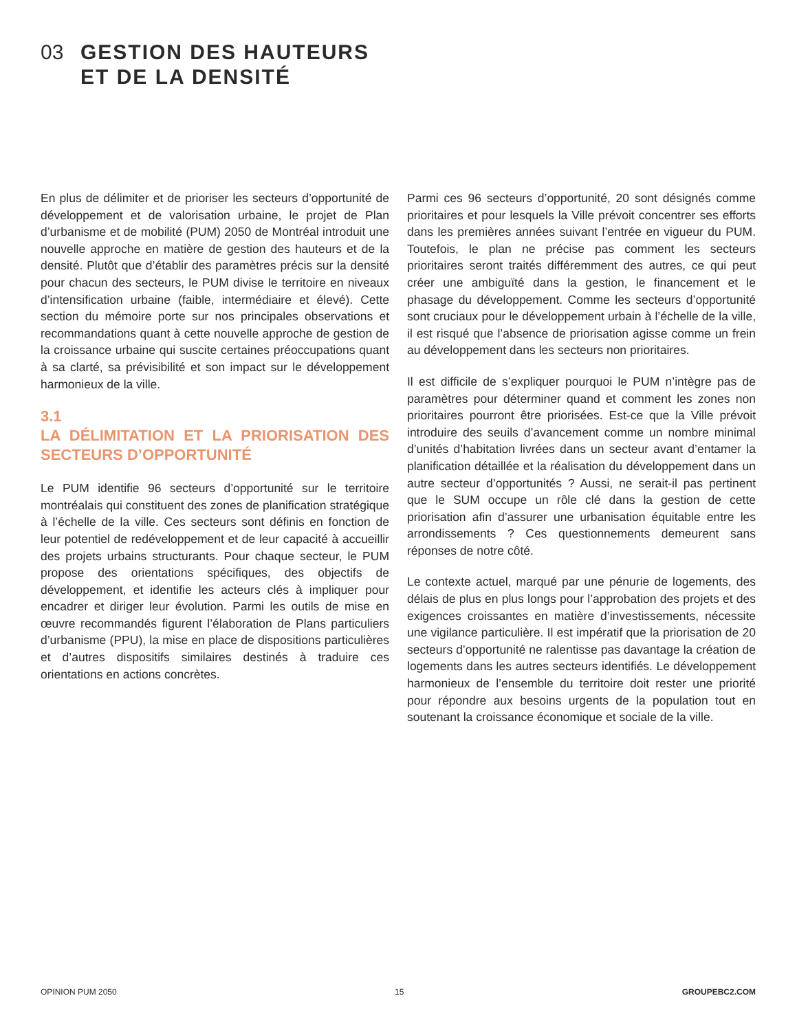03 GESTION DES HAUTEURS
ET DE LA DENSITÉ
En plus de délimiter et de prioriser les secteurs d’opportunité de développement et de valorisation urbaine, le projet de Plan d’urbanisme et de mobilité (PUM) 2050 de Montréal introduit une nouvelle approche en matière de gestion des hauteurs et de la densité. Plutôt que d’établir des paramètres précis sur la densité pour chacun des secteurs, le PUM divise le territoire en niveaux d’intensification urbaine (faible, intermédiaire et élevé). Cette section du mémoire porte sur nos principales observations et recommandations quant à cette nouvelle approche de gestion de la croissance urbaine qui suscite certaines préoccupations quant à sa clarté, sa prévisibilité et son impact sur le développement harmonieux de la ville.
3.1
LA DÉLIMITATION ET LA PRIORISATION DES SECTEURS D’OPPORTUNITÉ
Le PUM identifie 96 secteurs d’opportunité sur le territoire montréalais qui constituent des zones de planification stratégique à l’échelle de la ville. Ces secteurs sont définis en fonction de leur potentiel de redéveloppement et de leur capacité à accueillir des projets urbains structurants. Pour chaque secteur, le PUM propose des orientations spécifiques, des objectifs de développement, et identifie les acteurs clés à impliquer pour encadrer et diriger leur évolution. Parmi les outils de mise en œuvre recommandés figurent l’élaboration de Plans particuliers d’urbanisme (PPU), la mise en place de dispositions particulières et d’autres dispositifs similaires destinés à traduire ces orientations en actions concrètes.
Parmi ces 96 secteurs d’opportunité, 20 sont désignés comme prioritaires et pour lesquels la Ville prévoit concentrer ses efforts dans les premières années suivant l’entrée en vigueur du PUM. Toutefois, le plan ne précise pas comment les secteurs prioritaires seront traités différemment des autres, ce qui peut créer une ambiguïté dans la gestion, le financement et le phasage du développement. Comme les secteurs d’opportunité sont cruciaux pour le développement urbain à l’échelle de la ville, il est risqué que l’absence de priorisation agisse comme un frein au développement dans les secteurs non prioritaires.
Il est difficile de s’expliquer pourquoi le PUM n’intègre pas de paramètres pour déterminer quand et comment les zones non prioritaires pourront être priorisées. Est-ce que la Ville prévoit introduire des seuils d’avancement comme un nombre minimal d’unités d’habitation livrées dans un secteur avant d’entamer la planification détaillée et la réalisation du développement dans un autre secteur d’opportunités ? Aussi, ne serait-il pas pertinent que le SUM occupe un rôle clé dans la gestion de cette priorisation afin d’assurer une urbanisation équitable entre les arrondissements ? Ces questionnements demeurent sans réponses de notre côté.
Le contexte actuel, marqué par une pénurie de logements, des délais de plus en plus longs pour l’approbation des projets et des exigences croissantes en matière d’investissements, nécessite une vigilance particulière. Il est impératif que la priorisation de 20 secteurs d’opportunité ne ralentisse pas davantage la création de logements dans les autres secteurs identifiés. Le développement harmonieux de l’ensemble du territoire doit rester une priorité pour répondre aux besoins urgents de la population tout en soutenant la croissance économique et sociale de la ville.
OPINION PUM 2050 15 GROUPEBC2.COM